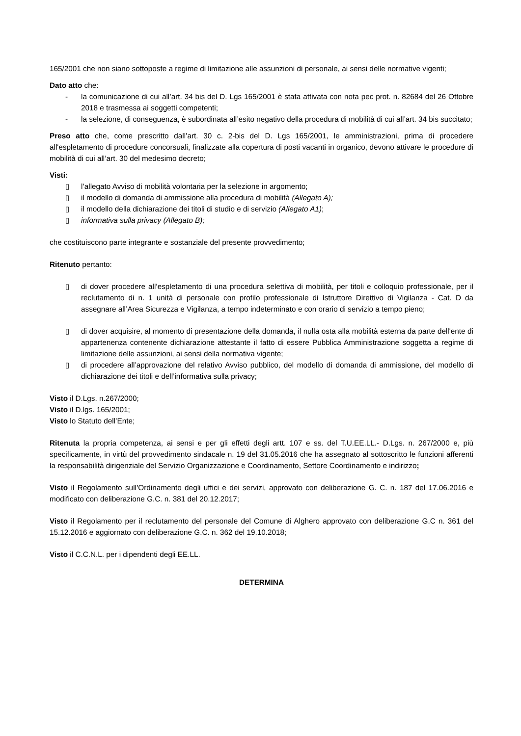165/2001 che non siano sottoposte a regime di limitazione alle assunzioni di personale, ai sensi delle normative vigenti;
Dato atto che:
- la comunicazione di cui all’art. 34 bis del D. Lgs 165/2001 è stata attivata con nota pec prot. n. 82684 del 26 Ottobre 2018 e trasmessa ai soggetti competenti;
- la selezione, di conseguenza, è subordinata all’esito negativo della procedura di mobilità di cui all’art. 34 bis succitato;
Preso atto che, come prescritto dall’art. 30 c. 2-bis del D. Lgs 165/2001, le amministrazioni, prima di procedere all'espletamento di procedure concorsuali, finalizzate alla copertura di posti vacanti in organico, devono attivare le procedure di mobilità di cui all’art. 30 del medesimo decreto;
Visti:
▯ l’allegato Avviso di mobilità volontaria per la selezione in argomento;
▯ il modello di domanda di ammissione alla procedura di mobilità (Allegato A);
▯ il modello della dichiarazione dei titoli di studio e di servizio (Allegato A1);
▯ informativa sulla privacy (Allegato B);
che costituiscono parte integrante e sostanziale del presente provvedimento;
Ritenuto pertanto:
▯ di dover procedere all’espletamento di una procedura selettiva di mobilità, per titoli e colloquio professionale, per il reclutamento di n. 1 unità di personale con profilo professionale di Istruttore Direttivo di Vigilanza - Cat. D da assegnare all’Area Sicurezza e Vigilanza, a tempo indeterminato e con orario di servizio a tempo pieno;
▯ di dover acquisire, al momento di presentazione della domanda, il nulla osta alla mobilità esterna da parte dell'ente di appartenenza contenente dichiarazione attestante il fatto di essere Pubblica Amministrazione soggetta a regime di limitazione delle assunzioni, ai sensi della normativa vigente;
▯ di procedere all’approvazione del relativo Avviso pubblico, del modello di domanda di ammissione, del modello di dichiarazione dei titoli e dell’informativa sulla privacy;
Visto il D.Lgs. n.267/2000;
Visto il D.lgs. 165/2001;
Visto lo Statuto dell’Ente;
Ritenuta la propria competenza, ai sensi e per gli effetti degli artt. 107 e ss. del T.U.EE.LL.- D.Lgs. n. 267/2000 e, più specificamente, in virtù del provvedimento sindacale n. 19 del 31.05.2016 che ha assegnato al sottoscritto le funzioni afferenti la responsabilità dirigenziale del Servizio Organizzazione e Coordinamento, Settore Coordinamento e indirizzo;
Visto il Regolamento sull’Ordinamento degli uffici e dei servizi, approvato con deliberazione G. C. n. 187 del 17.06.2016 e modificato con deliberazione G.C. n. 381 del 20.12.2017;
Visto il Regolamento per il reclutamento del personale del Comune di Alghero approvato con deliberazione G.C n. 361 del 15.12.2016 e aggiornato con deliberazione G.C. n. 362 del 19.10.2018;
Visto il C.C.N.L. per i dipendenti degli EE.LL.
DETERMINA